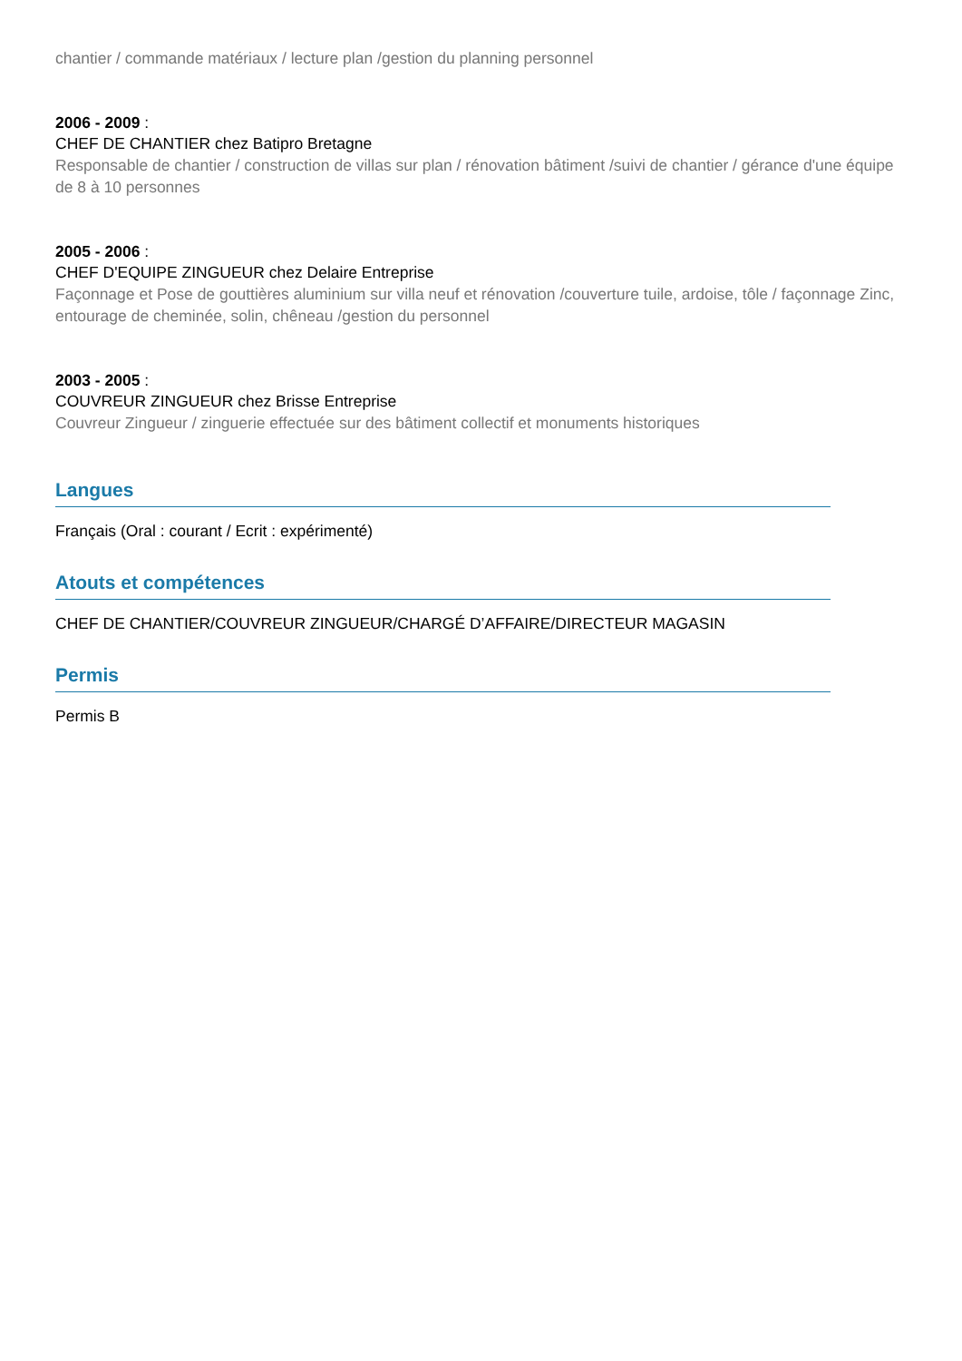chantier / commande matériaux / lecture plan /gestion du planning personnel
2006 - 2009 :
CHEF DE CHANTIER chez Batipro Bretagne
Responsable de chantier / construction de villas sur plan / rénovation bâtiment /suivi de chantier / gérance d'une équipe de 8 à 10 personnes
2005 - 2006 :
CHEF D'EQUIPE ZINGUEUR chez Delaire Entreprise
Façonnage et Pose de gouttières aluminium sur villa neuf et rénovation /couverture tuile, ardoise, tôle / façonnage Zinc, entourage de cheminée, solin, chêneau /gestion du personnel
2003 - 2005 :
COUVREUR ZINGUEUR chez Brisse Entreprise
Couvreur Zingueur / zinguerie effectuée sur des bâtiment collectif et monuments historiques
Langues
Français (Oral : courant / Ecrit : expérimenté)
Atouts et compétences
CHEF DE CHANTIER/COUVREUR ZINGUEUR/CHARGÉ D’AFFAIRE/DIRECTEUR MAGASIN
Permis
Permis B